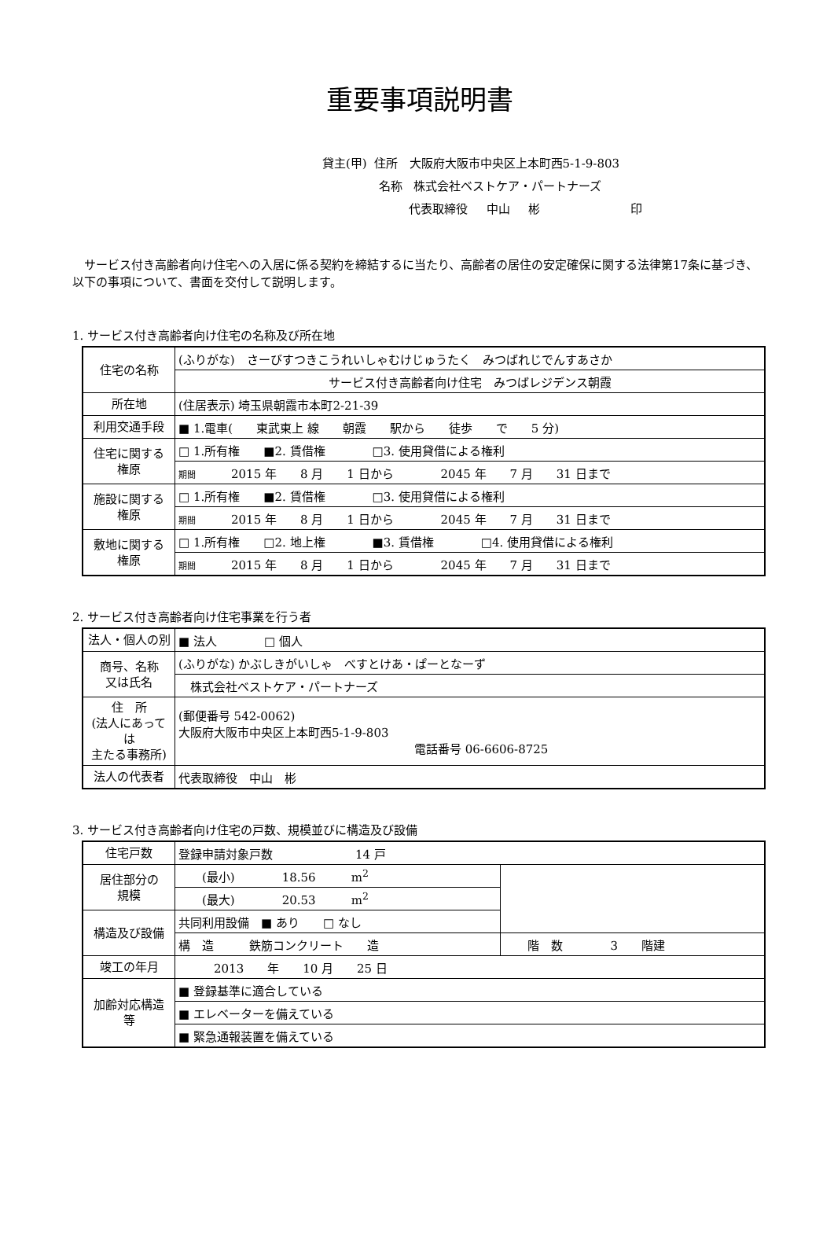重要事項説明書
貸主(甲) 住所 大阪府大阪市中央区上本町西5-1-9-803
名称 株式会社ベストケア・パートナーズ
代表取締役 中山 彬 印
サービス付き高齢者向け住宅への入居に係る契約を締結するに当たり、高齢者の居住の安定確保に関する法律第17条に基づき、以下の事項について、書面を交付して説明します。
1. サービス付き高齢者向け住宅の名称及び所在地
| 住宅の名称 | (ふりがな) さーびすつきこうれいしゃむけじゅうたく みつばれじでんすあさか |
| | サービス付き高齢者向け住宅 みつばレジデンス朝霞 |
| 所在地 | (住居表示) 埼玉県朝霞市本町2-21-39 |
| 利用交通手段 | ■ 1.電車( 東武東上 線 朝霞 駅から 徒歩 で 5 分) |
| 住宅に関する 権原 | □ 1.所有権 ■2. 賃借権 □3. 使用貸借による権利 |
| | 期間 2015 年 8 月 1 日から 2045 年 7 月 31 日まで |
| 施設に関する 権原 | □ 1.所有権 ■2. 賃借権 □3. 使用貸借による権利 |
| | 期間 2015 年 8 月 1 日から 2045 年 7 月 31 日まで |
| 敷地に関する 権原 | □ 1.所有権 □2. 地上権 ■3. 賃借権 □4. 使用貸借による権利 |
| | 期間 2015 年 8 月 1 日から 2045 年 7 月 31 日まで |
2. サービス付き高齢者向け住宅事業を行う者
| 法人・個人の別 | ■ 法人 □ 個人 |
| 商号、名称 又は氏名 | (ふりがな) かぶしきがいしゃ べすとけあ・ぱーとなーず |
| | 株式会社ベストケア・パートナーズ |
| 住 所 (法人にあっては 主たる事務所) | (郵便番号 542-0062) 大阪府大阪市中央区上本町西5-1-9-803 電話番号 06-6606-8725 |
| 法人の代表者 | 代表取締役 中山 彬 |
3. サービス付き高齢者向け住宅の戸数、規模並びに構造及び設備
| 住宅戸数 | 登録申請対象戸数 14 戸 | |
| 居住部分の 規模 | (最小) 18.56 m<sup>2</sup> | |
| | (最大) 20.53 m<sup>2</sup> | |
| 構造及び設備 | 共同利用設備 ■ あり □ なし | |
| | 構 造 鉄筋コンクリート 造 | 階 数 3 階建 |
| 竣工の年月 | 2013 年 10 月 25 日 | |
| 加齢対応構造 等 | ■ 登録基準に適合している | |
| | ■ エレベーターを備えている | |
| | ■ 緊急通報装置を備えている | |